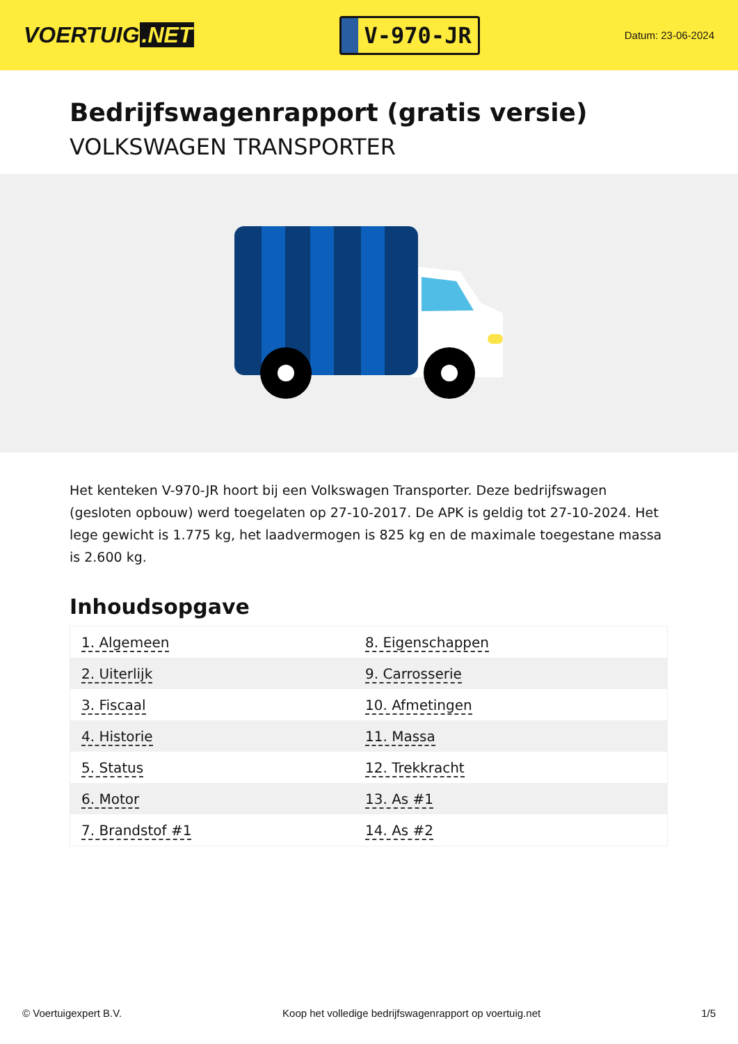VOERTUIG.NET
V-970-JR
Datum: 23-06-2024
Bedrijfswagenrapport (gratis versie)
VOLKSWAGEN TRANSPORTER
Het kenteken V-970-JR hoort bij een Volkswagen Transporter. Deze bedrijfswagen (gesloten opbouw) werd toegelaten op 27-10-2017. De APK is geldig tot 27-10-2024. Het lege gewicht is 1.775 kg, het laadvermogen is 825 kg en de maximale toegestane massa is 2.600 kg.
Inhoudsopgave
| 1. Algemeen | 8. Eigenschappen |
| 2. Uiterlijk | 9. Carrosserie |
| 3. Fiscaal | 10. Afmetingen |
| 4. Historie | 11. Massa |
| 5. Status | 12. Trekkracht |
| 6. Motor | 13. As #1 |
| 7. Brandstof #1 | 14. As #2 |
© Voertuigexpert B.V. Koop het volledige bedrijfswagenrapport op voertuig.net 1/5